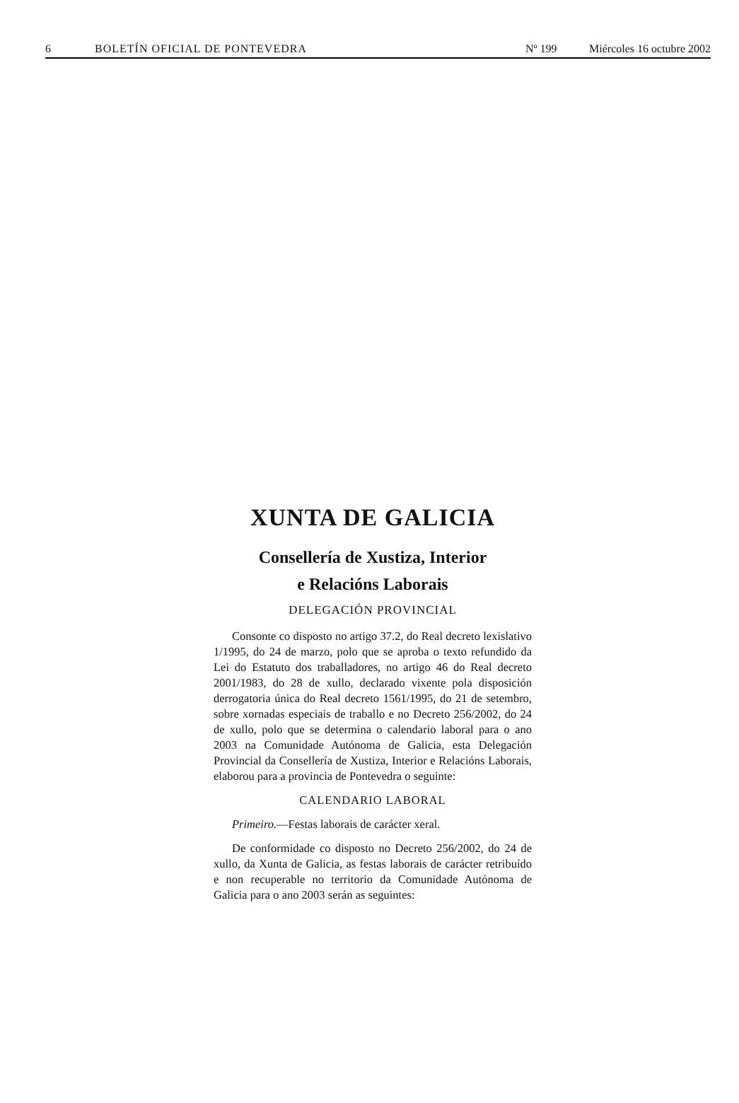6 BOLETÍN OFICIAL DE PONTEVEDRA Nº 199 Miércoles 16 octubre 2002
XUNTA DE GALICIA
Consellería de Xustiza, Interior
e Relacións Laborais
DELEGACIÓN PROVINCIAL
Consonte co disposto no artigo 37.2, do Real decreto lexislativo 1/1995, do 24 de marzo, polo que se aproba o texto refundido da Lei do Estatuto dos traballadores, no artigo 46 do Real decreto 2001/1983, do 28 de xullo, declarado vixente pola disposición derrogatoria única do Real decreto 1561/1995, do 21 de setembro, sobre xornadas especiais de traballo e no Decreto 256/2002, do 24 de xullo, polo que se determina o calendario laboral para o ano 2003 na Comunidade Autónoma de Galicia, esta Delegación Provincial da Consellería de Xustiza, Interior e Relacións Laborais, elaborou para a provincia de Pontevedra o seguinte:
CALENDARIO LABORAL
Primeiro.—Festas laborais de carácter xeral.
De conformidade co disposto no Decreto 256/2002, do 24 de xullo, da Xunta de Galicia, as festas laborais de carácter retribuído e non recuperable no territorio da Comunidade Autónoma de Galicia para o ano 2003 serán as seguintes: